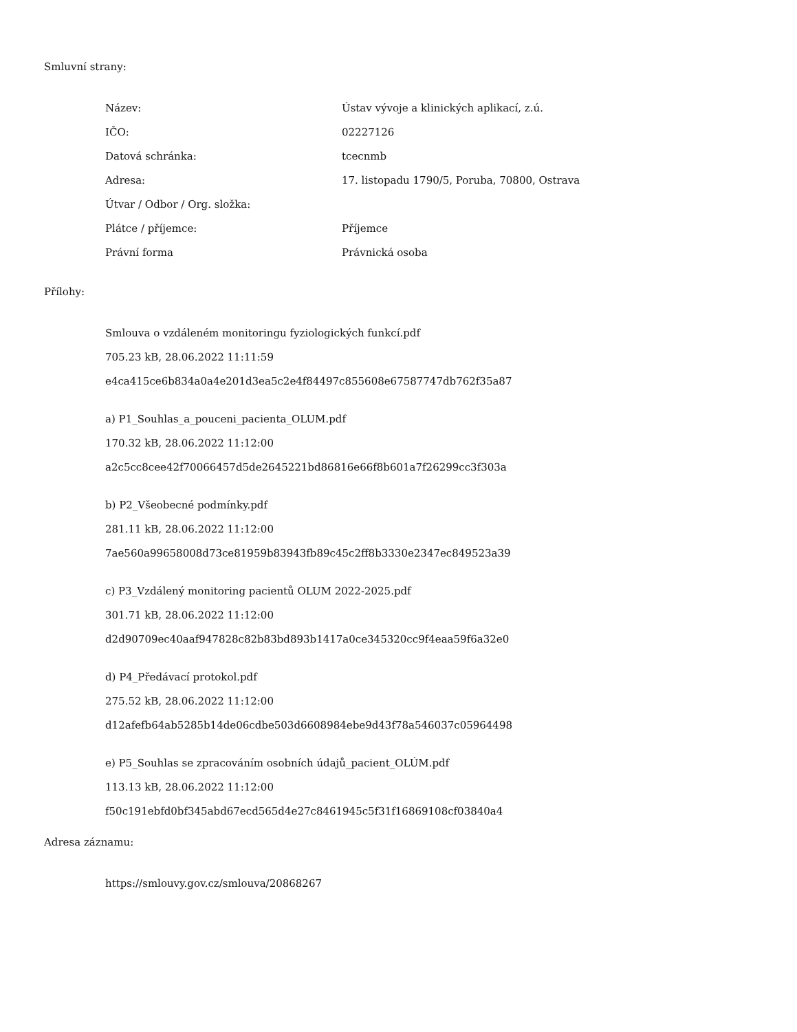Smluvní strany:
| Název: | Ústav vývoje a klinických aplikací, z.ú. |
| IČO: | 02227126 |
| Datová schránka: | tcecnmb |
| Adresa: | 17. listopadu 1790/5, Poruba, 70800, Ostrava |
| Útvar / Odbor / Org. složka: | |
| Plátce / příjemce: | Příjemce |
| Právní forma | Právnická osoba |
Přílohy:
Smlouva o vzdáleném monitoringu fyziologických funkcí.pdf
705.23 kB, 28.06.2022 11:11:59
e4ca415ce6b834a0a4e201d3ea5c2e4f84497c855608e67587747db762f35a87
a) P1_Souhlas_a_pouceni_pacienta_OLUM.pdf
170.32 kB, 28.06.2022 11:12:00
a2c5cc8cee42f70066457d5de2645221bd86816e66f8b601a7f26299cc3f303a
b) P2_Všeobecné podmínky.pdf
281.11 kB, 28.06.2022 11:12:00
7ae560a99658008d73ce81959b83943fb89c45c2ff8b3330e2347ec849523a39
c) P3_Vzdálený monitoring pacientů OLUM 2022-2025.pdf
301.71 kB, 28.06.2022 11:12:00
d2d90709ec40aaf947828c82b83bd893b1417a0ce345320cc9f4eaa59f6a32e0
d) P4_Předávací protokol.pdf
275.52 kB, 28.06.2022 11:12:00
d12afefb64ab5285b14de06cdbe503d6608984ebe9d43f78a546037c05964498
e) P5_Souhlas se zpracováním osobních údajů_pacient_OLÚM.pdf
113.13 kB, 28.06.2022 11:12:00
f50c191ebfd0bf345abd67ecd565d4e27c8461945c5f31f16869108cf03840a4
Adresa záznamu:
https://smlouvy.gov.cz/smlouva/20868267